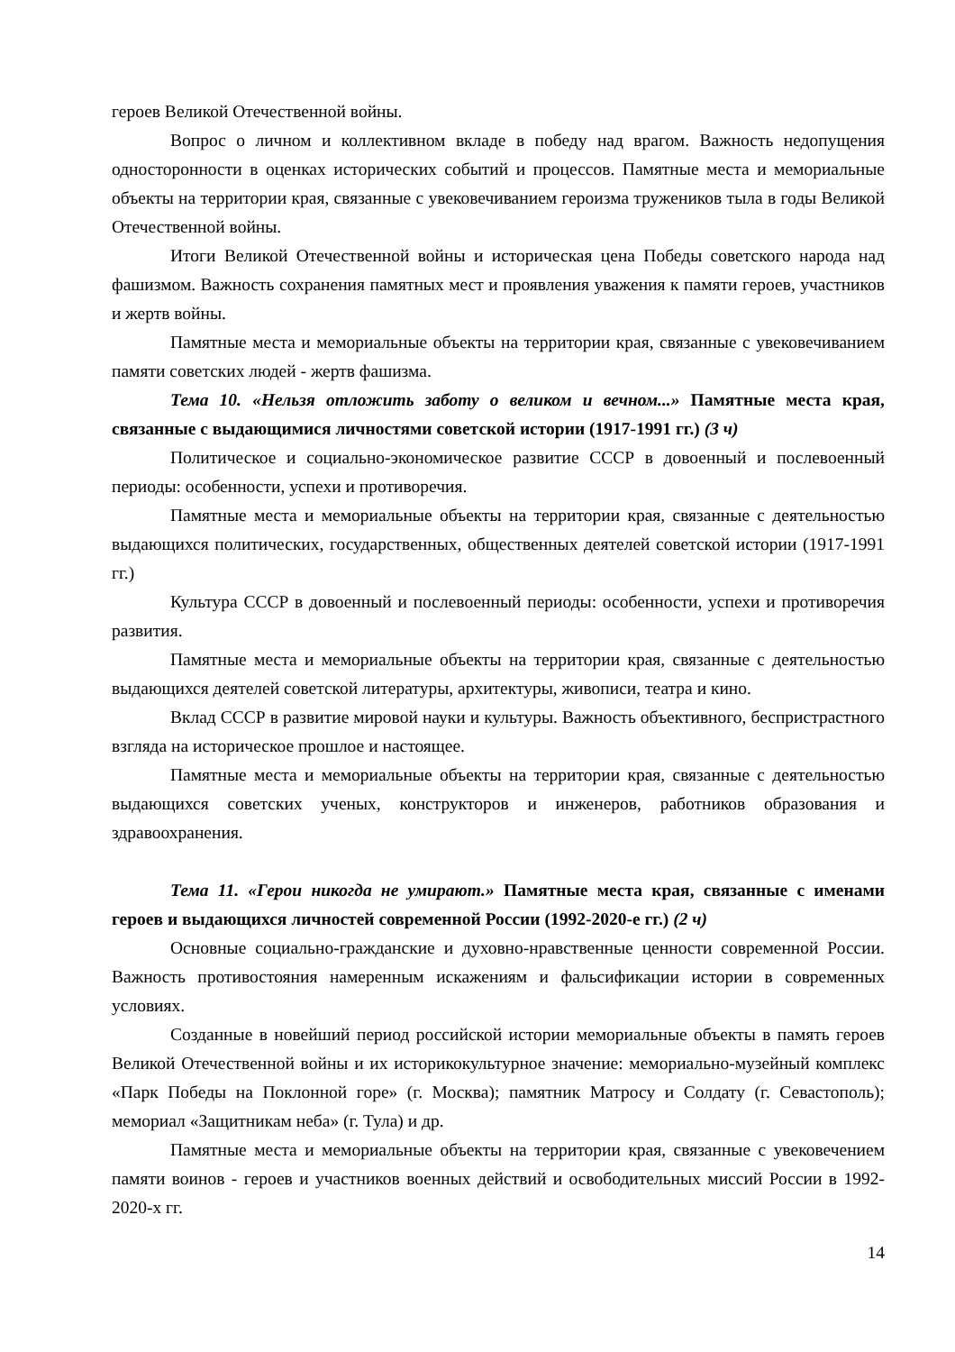героев Великой Отечественной войны.
Вопрос о личном и коллективном вкладе в победу над врагом. Важность недопущения односторонности в оценках исторических событий и процессов. Памятные места и мемориальные объекты на территории края, связанные с увековечиванием героизма тружеников тыла в годы Великой Отечественной войны.
Итоги Великой Отечественной войны и историческая цена Победы советского народа над фашизмом. Важность сохранения памятных мест и проявления уважения к памяти героев, участников и жертв войны.
Памятные места и мемориальные объекты на территории края, связанные с увековечиванием памяти советских людей - жертв фашизма.
Тема 10. «Нельзя отложить заботу о великом и вечном...» Памятные места края, связанные с выдающимися личностями советской истории (1917-1991 гг.) (3 ч)
Политическое и социально-экономическое развитие СССР в довоенный и послевоенный периоды: особенности, успехи и противоречия.
Памятные места и мемориальные объекты на территории края, связанные с деятельностью выдающихся политических, государственных, общественных деятелей советской истории (1917-1991 гг.)
Культура СССР в довоенный и послевоенный периоды: особенности, успехи и противоречия развития.
Памятные места и мемориальные объекты на территории края, связанные с деятельностью выдающихся деятелей советской литературы, архитектуры, живописи, театра и кино.
Вклад СССР в развитие мировой науки и культуры. Важность объективного, беспристрастного взгляда на историческое прошлое и настоящее.
Памятные места и мемориальные объекты на территории края, связанные с деятельностью выдающихся советских ученых, конструкторов и инженеров, работников образования и здравоохранения.
Тема 11. «Герои никогда не умирают.» Памятные места края, связанные с именами героев и выдающихся личностей современной России (1992-2020-е гг.) (2 ч)
Основные социально-гражданские и духовно-нравственные ценности современной России. Важность противостояния намеренным искажениям и фальсификации истории в современных условиях.
Созданные в новейший период российской истории мемориальные объекты в память героев Великой Отечественной войны и их историкокультурное значение: мемориально-музейный комплекс «Парк Победы на Поклонной горе» (г. Москва); памятник Матросу и Солдату (г. Севастополь); мемориал «Защитникам неба» (г. Тула) и др.
Памятные места и мемориальные объекты на территории края, связанные с увековечением памяти воинов - героев и участников военных действий и освободительных миссий России в 1992-2020-х гг.
14